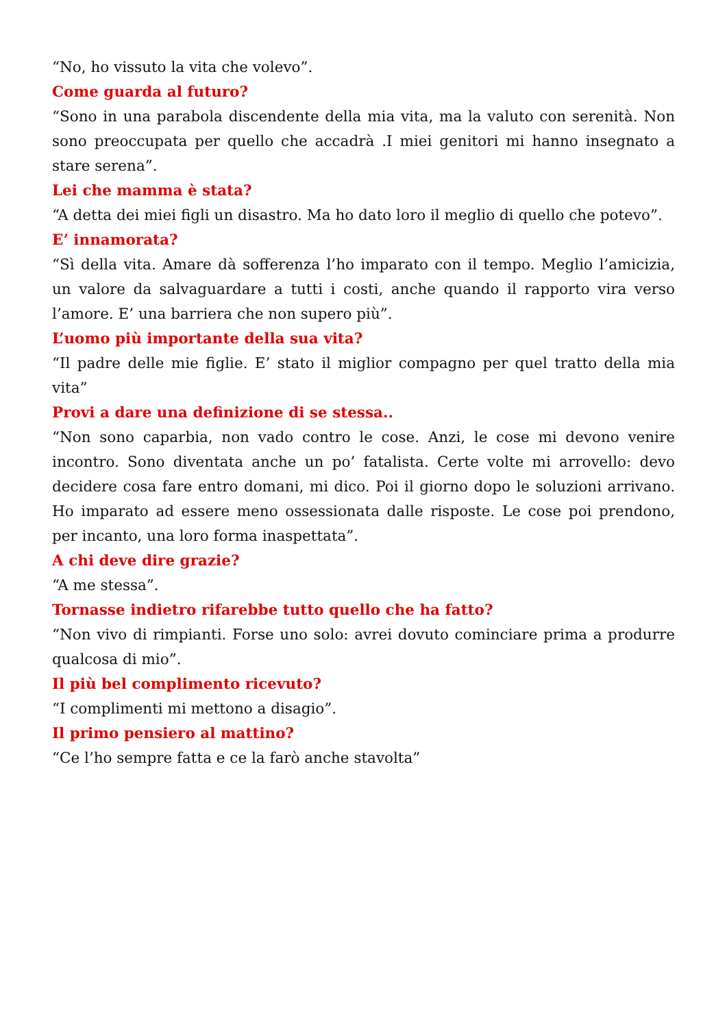“No, ho vissuto la vita che volevo”.
Come guarda al futuro?
“Sono in una parabola discendente della mia vita, ma la valuto con serenità. Non sono preoccupata per quello che accadrà .I miei genitori mi hanno insegnato a stare serena”.
Lei che mamma è stata?
“A detta dei miei figli un disastro. Ma ho dato loro il meglio di quello che potevo”.
E’ innamorata?
“Sì della vita. Amare dà sofferenza l’ho imparato con il tempo. Meglio l’amicizia, un valore da salvaguardare a tutti i costi, anche quando il rapporto vira verso l’amore. E’ una barriera che non supero più”.
L’uomo più importante della sua vita?
“Il padre delle mie figlie. E’ stato il miglior compagno per quel tratto della mia vita”
Provi a dare una definizione di se stessa..
“Non sono caparbia, non vado contro le cose. Anzi, le cose mi devono venire incontro. Sono diventata anche un po’ fatalista. Certe volte mi arrovello: devo decidere cosa fare entro domani, mi dico. Poi il giorno dopo le soluzioni arrivano. Ho imparato ad essere meno ossessionata dalle risposte. Le cose poi prendono, per incanto, una loro forma inaspettata”.
A chi deve dire grazie?
“A me stessa”.
Tornasse indietro rifarebbe tutto quello che ha fatto?
“Non vivo di rimpianti. Forse uno solo: avrei dovuto cominciare prima a produrre qualcosa di mio”.
Il più bel complimento ricevuto?
“I complimenti mi mettono a disagio”.
Il primo pensiero al mattino?
“Ce l’ho sempre fatta e ce la farò anche stavolta”